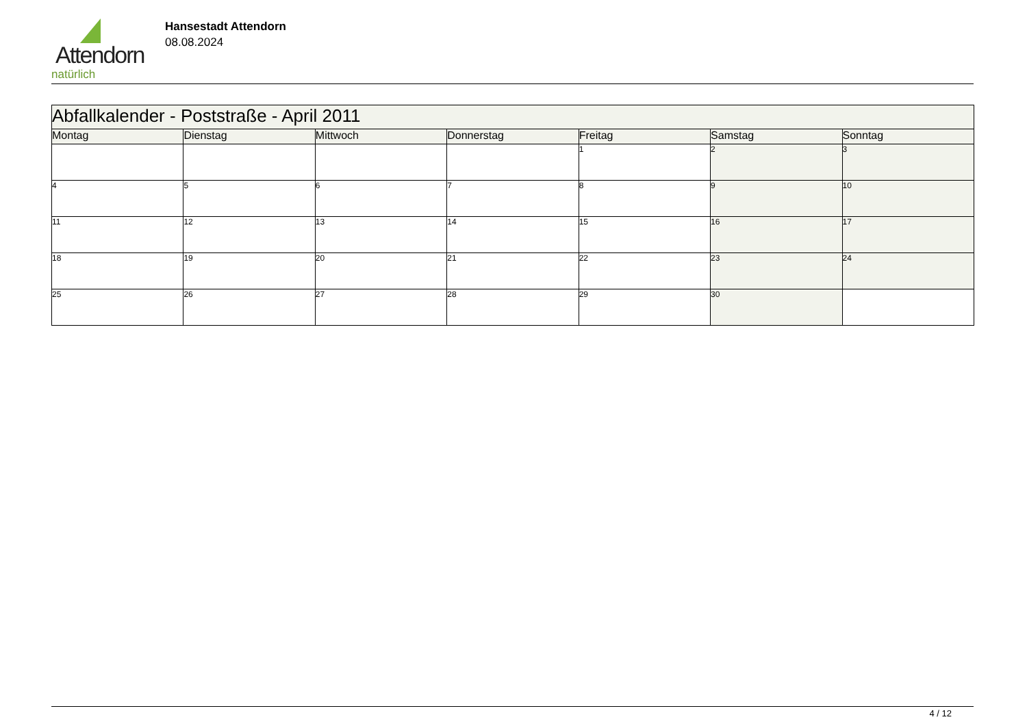Attendorn
natürlich
Hansestadt Attendorn
08.08.2024
| Abfallkalender - Poststraße - April 2011 | | | | | | |
| Montag | Dienstag | Mittwoch | Donnerstag | Freitag | Samstag | Sonntag |
| | | | | 1 | 2 | 3 |
| 4 | 5 | 6 | 7 | 8 | 9 | 10 |
| 11 | 12 | 13 | 14 | 15 | 16 | 17 |
| 18 | 19 | 20 | 21 | 22 | 23 | 24 |
| 25 | 26 | 27 | 28 | 29 | 30 | |
4 / 12